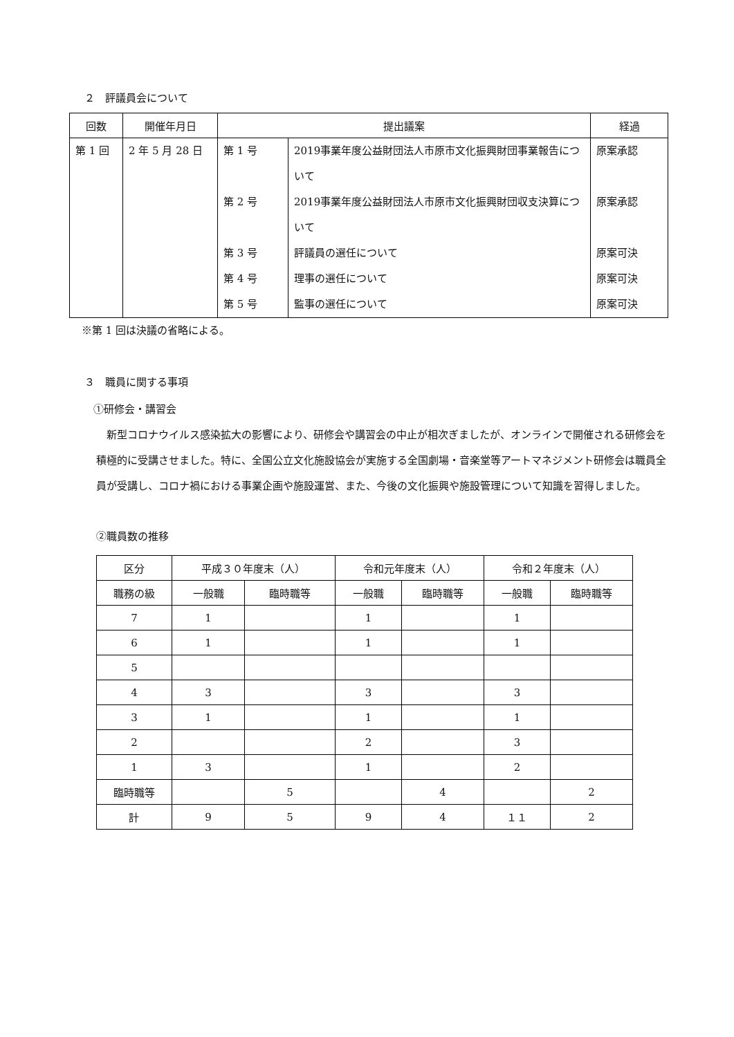２　評議員会について
| 回数 | 開催年月日 | 提出議案 | | 経過 |
| --- | --- | --- | --- | --- |
| 第 1 回 | 2 年 5 月 28 日 | 第 1 号 第 2 号 第 3 号 第 4 号 第 5 号 | 2019事業年度公益財団法人市原市文化振興財団事業報告について 2019事業年度公益財団法人市原市文化振興財団収支決算について 評議員の選任について 理事の選任について 監事の選任について | 原案承認 原案承認 原案可決 原案可決 原案可決 |
※第 1 回は決議の省略による。
３　職員に関する事項
①研修会・講習会
　新型コロナウイルス感染拡大の影響により、研修会や講習会の中止が相次ぎましたが、オンラインで開催される研修会を積極的に受講させました。特に、全国公立文化施設協会が実施する全国劇場・音楽堂等アートマネジメント研修会は職員全員が受講し、コロナ禍における事業企画や施設運営、また、今後の文化振興や施設管理について知識を習得しました。
②職員数の推移
| 区分 | 平成３０年度末（人） | | 令和元年度末（人） | | 令和２年度末（人） | |
| 職務の級 | 一般職 | 臨時職等 | 一般職 | 臨時職等 | 一般職 | 臨時職等 |
| 7 | 1 | | 1 | | 1 | |
| 6 | 1 | | 1 | | 1 | |
| 5 | | | | | | |
| 4 | 3 | | 3 | | 3 | |
| 3 | 1 | | 1 | | 1 | |
| 2 | | | 2 | | 3 | |
| 1 | 3 | | 1 | | 2 | |
| 臨時職等 | | 5 | | 4 | | 2 |
| 計 | 9 | 5 | 9 | 4 | １１ | 2 |